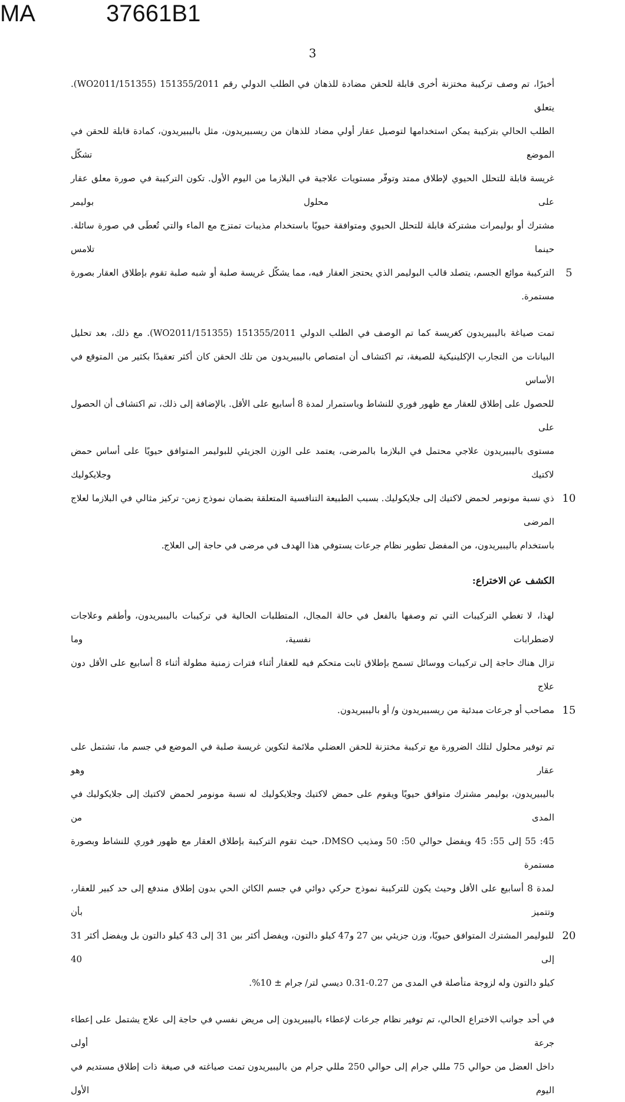MA 37661B1
3
أخيرًا، تم وصف تركيبة مختزنة أخرى قابلة للحقن مضادة للذهان في الطلب الدولي رقم 151355/2011 (WO2011/151355). يتعلق
الطلب الحالي بتركيبة يمكن استخدامها لتوصيل عقار أولي مضاد للذهان من ريسبيريدون، مثل باليبيريدون، كمادة قابلة للحقن في الموضع تشكّل
غريسة قابلة للتحلل الحيوي لإطلاق ممتد وتوفّر مستويات علاجية في البلازما من اليوم الأول. تكون التركيبة في صورة معلق عقار على محلول بوليمر
مشترك أو بوليمرات مشتركة قابلة للتحلل الحيوي ومتوافقة حيويًا باستخدام مذيبات تمتزج مع الماء والتي تُعطَى في صورة سائلة. حينما تلامس
5 التركيبة موائع الجسم، يتصلد قالب البوليمر الذي يحتجز العقار فيه، مما يشكّل غريسة صلبة أو شبه صلبة تقوم بإطلاق العقار بصورة مستمرة.
تمت صياغة باليبيريدون كغريسة كما تم الوصف في الطلب الدولي 151355/2011 (WO2011/151355). مع ذلك، بعد تحليل
البيانات من التجارب الإكلينيكية للصيغة، تم اكتشاف أن امتصاص باليبيريدون من تلك الحقن كان أكثر تعقيدًا بكثير من المتوقع في الأساس
للحصول على إطلاق للعقار مع ظهور فوري للنشاط وباستمرار لمدة 8 أسابيع على الأقل. بالإضافة إلى ذلك، تم اكتشاف أن الحصول على
مستوى باليبيريدون علاجي محتمل في البلازما بالمرضى، يعتمد على الوزن الجزيئي للبوليمر المتوافق حيويًا على أساس حمض لاكتيك وجلايكوليك
10 ذي نسبة مونومر لحمض لاكتيك إلى جلايكوليك. بسبب الطبيعة التنافسية المتعلقة بضمان نموذج زمن- تركيز مثالي في البلازما لعلاج المرضى
باستخدام باليبيريدون، من المفضل تطوير نظام جرعات يستوفي هذا الهدف في مرضى في حاجة إلى العلاج.
الكشف عن الاختراع:
لهذا، لا تغطي التركيبات التي تم وصفها بالفعل في حالة المجال، المتطلبات الحالية في تركيبات باليبيريدون، وأطقم وعلاجات لاضطرابات نفسية، وما
تزال هناك حاجة إلى تركيبات ووسائل تسمح بإطلاق ثابت متحكم فيه للعقار أثناء فترات زمنية مطولة أثناء 8 أسابيع على الأقل دون علاج
15 مصاحب أو جرعات مبدئية من ريسبيريدون و/ أو باليبيريدون.
تم توفير محلول لتلك الضرورة مع تركيبة مختزنة للحقن العضلي ملائمة لتكوين غريسة صلبة في الموضع في جسم ما، تشتمل على عقار وهو
باليبيريدون، بوليمر مشترك متوافق حيويًا ويقوم على حمض لاكتيك وجلايكوليك له نسبة مونومر لحمض لاكتيك إلى جلايكوليك في المدى من
45: 55 إلى 55: 45 ويفضل حوالي 50: 50 ومذيب DMSO، حيث تقوم التركيبة بإطلاق العقار مع ظهور فوري للنشاط وبصورة مستمرة
لمدة 8 أسابيع على الأقل وحيث يكون للتركيبة نموذج حركي دوائي في جسم الكائن الحي بدون إطلاق مندفع إلى حد كبير للعقار، وتتميز بأن
20 للبوليمر المشترك المتوافق حيويًا، وزن جزيئي بين 27 و47 كيلو دالتون، ويفضل أكثر بين 31 إلى 43 كيلو دالتون بل ويفضل أكثر 31 إلى 40
كيلو دالتون وله لزوجة متأصلة في المدى من 0.27-0.31 ديسي لتر/ جرام ± 10%.
في أحد جوانب الاختراع الحالي، تم توفير نظام جرعات لإعطاء باليبيريدون إلى مريض نفسي في حاجة إلى علاج يشتمل على إعطاء جرعة أولى
داخل العضل من حوالي 75 مللي جرام إلى حوالي 250 مللي جرام من باليبيريدون تمت صياغته في صيغة ذات إطلاق مستديم في اليوم الأول